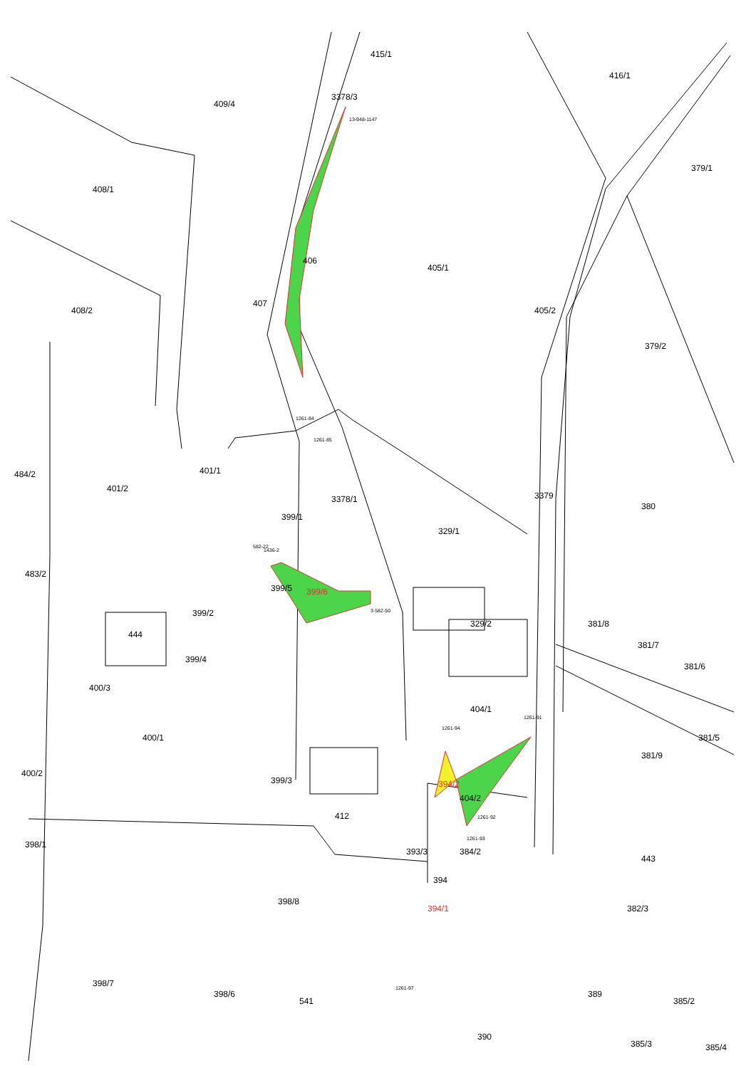415/1
3378/3
409/4
416/1
379/1
408/1
405/1
406
407
408/2
405/2
379/2
401/1
401/2
484/2
3378/1
3379
399/1
329/1
380
483/2
399/5
399/6
399/2
444
329/2
381/8
381/7
381/6
399/4
400/3
404/1
400/1
381/5
381/9
400/2
399/3
394/2
404/2
412
398/1
393/3
384/2
443
394
394/1
398/8
382/3
398/7
398/6
541
389
385/2
390
385/3
385/4
13-948-1147
1261-84
1261-85
582-22
1436-2
3-582-50
1261-94
1261-91
1261-92
1261-93
1261-97